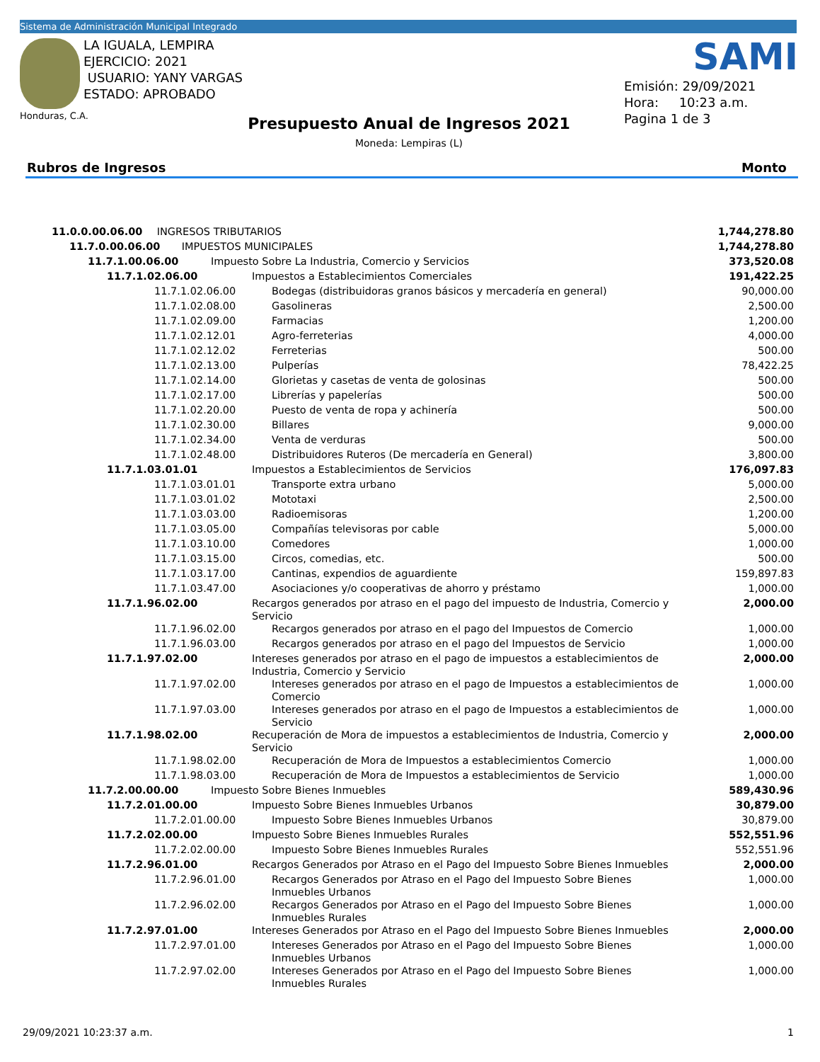Sistema de Administración Municipal Integrado
LA IGUALA, LEMPIRA
EJERCICIO: 2021
USUARIO: YANY VARGAS
ESTADO: APROBADO
Honduras, C.A.
SAMI
Emisión: 29/09/2021
Hora: 10:23 a.m.
Pagina 1 de 3
Presupuesto Anual de Ingresos 2021
Moneda: Lempiras (L)
Rubros de Ingresos Monto
| 11.0.0.00.06.00 INGRESOS TRIBUTARIOS | | 1,744,278.80 |
| 11.7.0.00.06.00 IMPUESTOS MUNICIPALES | | 1,744,278.80 |
| 11.7.1.00.06.00 Impuesto Sobre La Industria, Comercio y Servicios | | 373,520.08 |
| 11.7.1.02.06.00 | Impuestos a Establecimientos Comerciales | 191,422.25 |
| 11.7.1.02.06.00 | Bodegas (distribuidoras granos básicos y mercadería en general) | 90,000.00 |
| 11.7.1.02.08.00 | Gasolineras | 2,500.00 |
| 11.7.1.02.09.00 | Farmacias | 1,200.00 |
| 11.7.1.02.12.01 | Agro-ferreterias | 4,000.00 |
| 11.7.1.02.12.02 | Ferreterias | 500.00 |
| 11.7.1.02.13.00 | Pulperías | 78,422.25 |
| 11.7.1.02.14.00 | Glorietas y casetas de venta de golosinas | 500.00 |
| 11.7.1.02.17.00 | Librerías y papelerías | 500.00 |
| 11.7.1.02.20.00 | Puesto de venta de ropa y achinería | 500.00 |
| 11.7.1.02.30.00 | Billares | 9,000.00 |
| 11.7.1.02.34.00 | Venta de verduras | 500.00 |
| 11.7.1.02.48.00 | Distribuidores Ruteros (De mercadería en General) | 3,800.00 |
| 11.7.1.03.01.01 | Impuestos a Establecimientos de Servicios | 176,097.83 |
| 11.7.1.03.01.01 | Transporte extra urbano | 5,000.00 |
| 11.7.1.03.01.02 | Mototaxi | 2,500.00 |
| 11.7.1.03.03.00 | Radioemisoras | 1,200.00 |
| 11.7.1.03.05.00 | Compañías televisoras por cable | 5,000.00 |
| 11.7.1.03.10.00 | Comedores | 1,000.00 |
| 11.7.1.03.15.00 | Circos, comedias, etc. | 500.00 |
| 11.7.1.03.17.00 | Cantinas, expendios de aguardiente | 159,897.83 |
| 11.7.1.03.47.00 | Asociaciones y/o cooperativas de ahorro y préstamo | 1,000.00 |
| 11.7.1.96.02.00 | Recargos generados por atraso en el pago del impuesto de Industria, Comercio y Servicio | 2,000.00 |
| 11.7.1.96.02.00 | Recargos generados por atraso en el pago del Impuestos de Comercio | 1,000.00 |
| 11.7.1.96.03.00 | Recargos generados por atraso en el pago del Impuestos de Servicio | 1,000.00 |
| 11.7.1.97.02.00 | Intereses generados por atraso en el pago de impuestos a establecimientos de Industria, Comercio y Servicio | 2,000.00 |
| 11.7.1.97.02.00 | Intereses generados por atraso en el pago de Impuestos a establecimientos de Comercio | 1,000.00 |
| 11.7.1.97.03.00 | Intereses generados por atraso en el pago de Impuestos a establecimientos de Servicio | 1,000.00 |
| 11.7.1.98.02.00 | Recuperación de Mora de impuestos a establecimientos de Industria, Comercio y Servicio | 2,000.00 |
| 11.7.1.98.02.00 | Recuperación de Mora de Impuestos a establecimientos Comercio | 1,000.00 |
| 11.7.1.98.03.00 | Recuperación de Mora de Impuestos a establecimientos de Servicio | 1,000.00 |
| 11.7.2.00.00.00 Impuesto Sobre Bienes Inmuebles | | 589,430.96 |
| 11.7.2.01.00.00 | Impuesto Sobre Bienes Inmuebles Urbanos | 30,879.00 |
| 11.7.2.01.00.00 | Impuesto Sobre Bienes Inmuebles Urbanos | 30,879.00 |
| 11.7.2.02.00.00 | Impuesto Sobre Bienes Inmuebles Rurales | 552,551.96 |
| 11.7.2.02.00.00 | Impuesto Sobre Bienes Inmuebles Rurales | 552,551.96 |
| 11.7.2.96.01.00 | Recargos Generados por Atraso en el Pago del Impuesto Sobre Bienes Inmuebles | 2,000.00 |
| 11.7.2.96.01.00 | Recargos Generados por Atraso en el Pago del Impuesto Sobre Bienes Inmuebles Urbanos | 1,000.00 |
| 11.7.2.96.02.00 | Recargos Generados por Atraso en el Pago del Impuesto Sobre Bienes Inmuebles Rurales | 1,000.00 |
| 11.7.2.97.01.00 | Intereses Generados por Atraso en el Pago del Impuesto Sobre Bienes Inmuebles | 2,000.00 |
| 11.7.2.97.01.00 | Intereses Generados por Atraso en el Pago del Impuesto Sobre Bienes Inmuebles Urbanos | 1,000.00 |
| 11.7.2.97.02.00 | Intereses Generados por Atraso en el Pago del Impuesto Sobre Bienes Inmuebles Rurales | 1,000.00 |
29/09/2021 10:23:37 a.m. 1